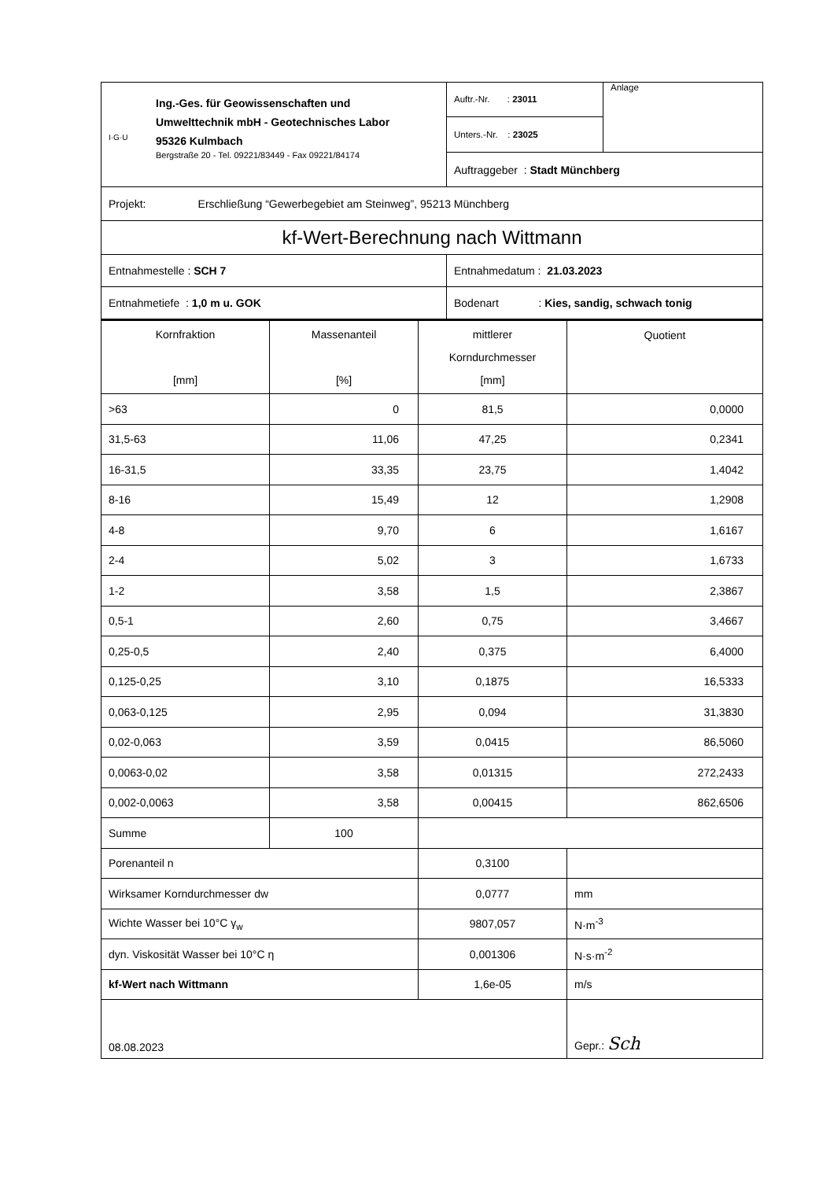| I·G·U Ing.-Ges. für Geowissenschaften und Umwelttechnik mbH - Geotechnisches Labor 95326 Kulmbach Bergstraße 20 - Tel. 09221/83449 - Fax 09221/84174 | Auftr.-Nr. : 23011 | Anlage |
| | Unters.-Nr. : 23025 | |
| | Auftraggeber : Stadt Münchberg | |
| Projekt: Erschließung “Gewerbegebiet am Steinweg”, 95213 Münchberg | | |
| kf-Wert-Berechnung nach Wittmann | | |
| Entnahmestelle : SCH 7 | Entnahmedatum : 21.03.2023 | |
| Entnahmetiefe : 1,0 m u. GOK | Bodenart : Kies, sandig, schwach tonig | |
| Kornfraktion [mm] | Massenanteil [%] | mittlerer Korndurchmesser [mm] | Quotient |
| --- | --- | --- | --- |
| >63 | 0 | 81,5 | 0,0000 |
| 31,5-63 | 11,06 | 47,25 | 0,2341 |
| 16-31,5 | 33,35 | 23,75 | 1,4042 |
| 8-16 | 15,49 | 12 | 1,2908 |
| 4-8 | 9,70 | 6 | 1,6167 |
| 2-4 | 5,02 | 3 | 1,6733 |
| 1-2 | 3,58 | 1,5 | 2,3867 |
| 0,5-1 | 2,60 | 0,75 | 3,4667 |
| 0,25-0,5 | 2,40 | 0,375 | 6,4000 |
| 0,125-0,25 | 3,10 | 0,1875 | 16,5333 |
| 0,063-0,125 | 2,95 | 0,094 | 31,3830 |
| 0,02-0,063 | 3,59 | 0,0415 | 86,5060 |
| 0,0063-0,02 | 3,58 | 0,01315 | 272,2433 |
| 0,002-0,0063 | 3,58 | 0,00415 | 862,6506 |
| Summe | 100 | | |
| Porenanteil n | | 0,3100 | |
| Wirksamer Korndurchmesser dw | | 0,0777 | mm |
| Wichte Wasser bei 10°C γ<sub>w</sub> | | 9807,057 | N·m<sup>-3</sup> |
| dyn. Viskosität Wasser bei 10°C η | | 0,001306 | N·s·m<sup>-2</sup> |
| kf-Wert nach Wittmann | | 1,6e-05 | m/s |
| 08.08.2023 | | | Gepr.: Sch |